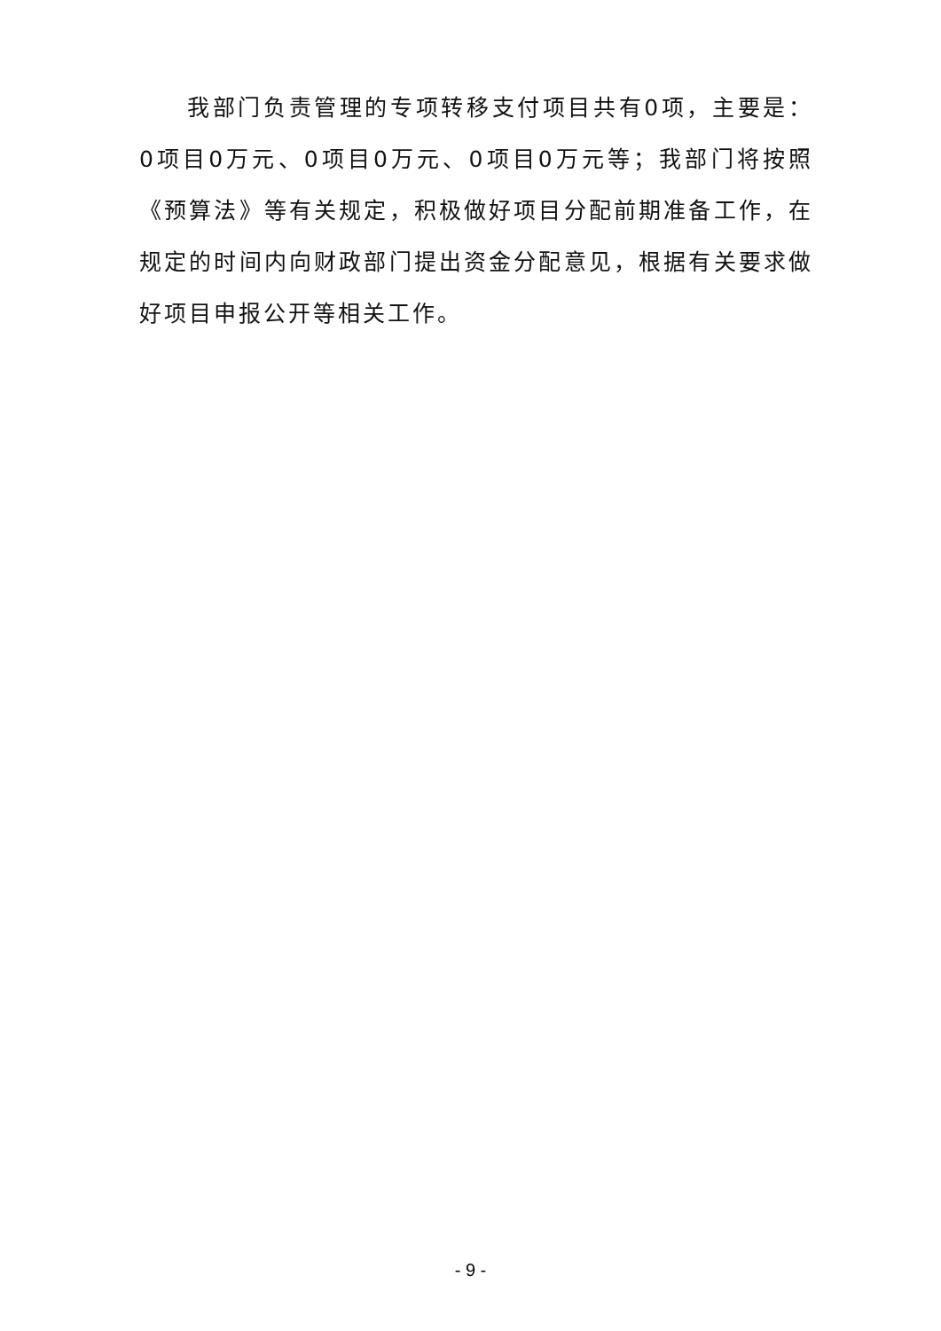我部门负责管理的专项转移支付项目共有0项，主要是：0项目0万元、0项目0万元、0项目0万元等；我部门将按照《预算法》等有关规定，积极做好项目分配前期准备工作，在规定的时间内向财政部门提出资金分配意见，根据有关要求做好项目申报公开等相关工作。
- 9 -